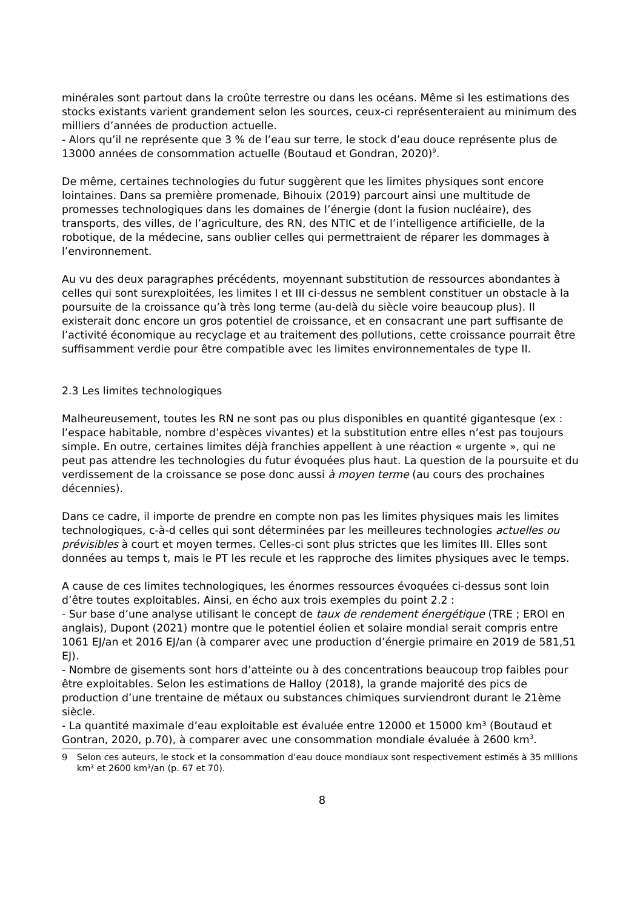minérales sont partout dans la croûte terrestre ou dans les océans. Même si les estimations des stocks existants varient grandement selon les sources, ceux-ci représenteraient au minimum des milliers d’années de production actuelle.
- Alors qu’il ne représente que 3 % de l’eau sur terre, le stock d’eau douce représente plus de 13000 années de consommation actuelle (Boutaud et Gondran, 2020)<sup>9</sup>.
De même, certaines technologies du futur suggèrent que les limites physiques sont encore lointaines. Dans sa première promenade, Bihouix (2019) parcourt ainsi une multitude de promesses technologiques dans les domaines de l’énergie (dont la fusion nucléaire), des transports, des villes, de l’agriculture, des RN, des NTIC et de l’intelligence artificielle, de la robotique, de la médecine, sans oublier celles qui permettraient de réparer les dommages à l’environnement.
Au vu des deux paragraphes précédents, moyennant substitution de ressources abondantes à celles qui sont surexploitées, les limites I et III ci-dessus ne semblent constituer un obstacle à la poursuite de la croissance qu’à très long terme (au-delà du siècle voire beaucoup plus). Il existerait donc encore un gros potentiel de croissance, et en consacrant une part suffisante de l’activité économique au recyclage et au traitement des pollutions, cette croissance pourrait être suffisamment verdie pour être compatible avec les limites environnementales de type II.
2.3 Les limites technologiques
Malheureusement, toutes les RN ne sont pas ou plus disponibles en quantité gigantesque (ex : l’espace habitable, nombre d’espèces vivantes) et la substitution entre elles n’est pas toujours simple. En outre, certaines limites déjà franchies appellent à une réaction « urgente », qui ne peut pas attendre les technologies du futur évoquées plus haut. La question de la poursuite et du verdissement de la croissance se pose donc aussi à moyen terme (au cours des prochaines décennies).
Dans ce cadre, il importe de prendre en compte non pas les limites physiques mais les limites technologiques, c-à-d celles qui sont déterminées par les meilleures technologies actuelles ou prévisibles à court et moyen termes. Celles-ci sont plus strictes que les limites III. Elles sont données au temps t, mais le PT les recule et les rapproche des limites physiques avec le temps.
A cause de ces limites technologiques, les énormes ressources évoquées ci-dessus sont loin d’être toutes exploitables. Ainsi, en écho aux trois exemples du point 2.2 :
- Sur base d’une analyse utilisant le concept de taux de rendement énergétique (TRE ; EROI en anglais), Dupont (2021) montre que le potentiel éolien et solaire mondial serait compris entre 1061 EJ/an et 2016 EJ/an (à comparer avec une production d’énergie primaire en 2019 de 581,51 EJ).
- Nombre de gisements sont hors d’atteinte ou à des concentrations beaucoup trop faibles pour être exploitables. Selon les estimations de Halloy (2018), la grande majorité des pics de production d’une trentaine de métaux ou substances chimiques surviendront durant le 21ème siècle.
- La quantité maximale d’eau exploitable est évaluée entre 12000 et 15000 km³ (Boutaud et Gontran, 2020, p.70), à comparer avec une consommation mondiale évaluée à 2600 km<sup>3</sup>.
9 Selon ces auteurs, le stock et la consommation d’eau douce mondiaux sont respectivement estimés à 35 millions km³ et 2600 km³/an (p. 67 et 70).
8